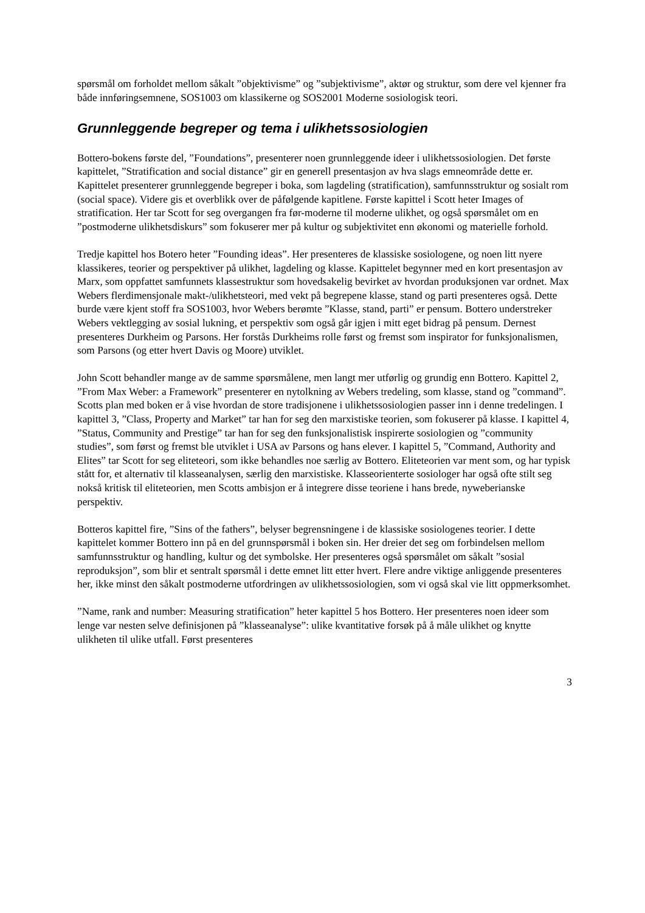spørsmål om forholdet mellom såkalt ”objektivisme” og ”subjektivisme”, aktør og struktur, som dere vel kjenner fra både innføringsemnene, SOS1003 om klassikerne og SOS2001 Moderne sosiologisk teori.
Grunnleggende begreper og tema i ulikhetssosiologien
Bottero-bokens første del, ”Foundations”, presenterer noen grunnleggende ideer i ulikhetssosiologien. Det første kapittelet, ”Stratification and social distance” gir en generell presentasjon av hva slags emneområde dette er. Kapittelet presenterer grunnleggende begreper i boka, som lagdeling (stratification), samfunnsstruktur og sosialt rom (social space). Videre gis et overblikk over de påfølgende kapitlene. Første kapittel i Scott heter Images of stratification. Her tar Scott for seg overgangen fra før-moderne til moderne ulikhet, og også spørsmålet om en ”postmoderne ulikhetsdiskurs” som fokuserer mer på kultur og subjektivitet enn økonomi og materielle forhold.
Tredje kapittel hos Botero heter ”Founding ideas”. Her presenteres de klassiske sosiologene, og noen litt nyere klassikeres, teorier og perspektiver på ulikhet, lagdeling og klasse. Kapittelet begynner med en kort presentasjon av Marx, som oppfattet samfunnets klassestruktur som hovedsakelig bevirket av hvordan produksjonen var ordnet. Max Webers flerdimensjonale makt-/ulikhetsteori, med vekt på begrepene klasse, stand og parti presenteres også. Dette burde være kjent stoff fra SOS1003, hvor Webers berømte ”Klasse, stand, parti” er pensum. Bottero understreker Webers vektlegging av sosial lukning, et perspektiv som også går igjen i mitt eget bidrag på pensum. Dernest presenteres Durkheim og Parsons. Her forstås Durkheims rolle først og fremst som inspirator for funksjonalismen, som Parsons (og etter hvert Davis og Moore) utviklet.
John Scott behandler mange av de samme spørsmålene, men langt mer utførlig og grundig enn Bottero. Kapittel 2, ”From Max Weber: a Framework” presenterer en nytolkning av Webers tredeling, som klasse, stand og ”command”. Scotts plan med boken er å vise hvordan de store tradisjonene i ulikhetssosiologien passer inn i denne tredelingen. I kapittel 3, ”Class, Property and Market” tar han for seg den marxistiske teorien, som fokuserer på klasse. I kapittel 4, ”Status, Community and Prestige” tar han for seg den funksjonalistisk inspirerte sosiologien og ”community studies”, som først og fremst ble utviklet i USA av Parsons og hans elever. I kapittel 5, ”Command, Authority and Elites” tar Scott for seg eliteteori, som ikke behandles noe særlig av Bottero. Eliteteorien var ment som, og har typisk stått for, et alternativ til klasseanalysen, særlig den marxistiske. Klasseorienterte sosiologer har også ofte stilt seg nokså kritisk til eliteteorien, men Scotts ambisjon er å integrere disse teoriene i hans brede, nyweberianske perspektiv.
Botteros kapittel fire, ”Sins of the fathers”, belyser begrensningene i de klassiske sosiologenes teorier. I dette kapittelet kommer Bottero inn på en del grunnspørsmål i boken sin. Her dreier det seg om forbindelsen mellom samfunnsstruktur og handling, kultur og det symbolske. Her presenteres også spørsmålet om såkalt ”sosial reproduksjon”, som blir et sentralt spørsmål i dette emnet litt etter hvert. Flere andre viktige anliggende presenteres her, ikke minst den såkalt postmoderne utfordringen av ulikhetssosiologien, som vi også skal vie litt oppmerksomhet.
”Name, rank and number: Measuring stratification” heter kapittel 5 hos Bottero. Her presenteres noen ideer som lenge var nesten selve definisjonen på ”klasseanalyse”: ulike kvantitative forsøk på å måle ulikhet og knytte ulikheten til ulike utfall. Først presenteres
3